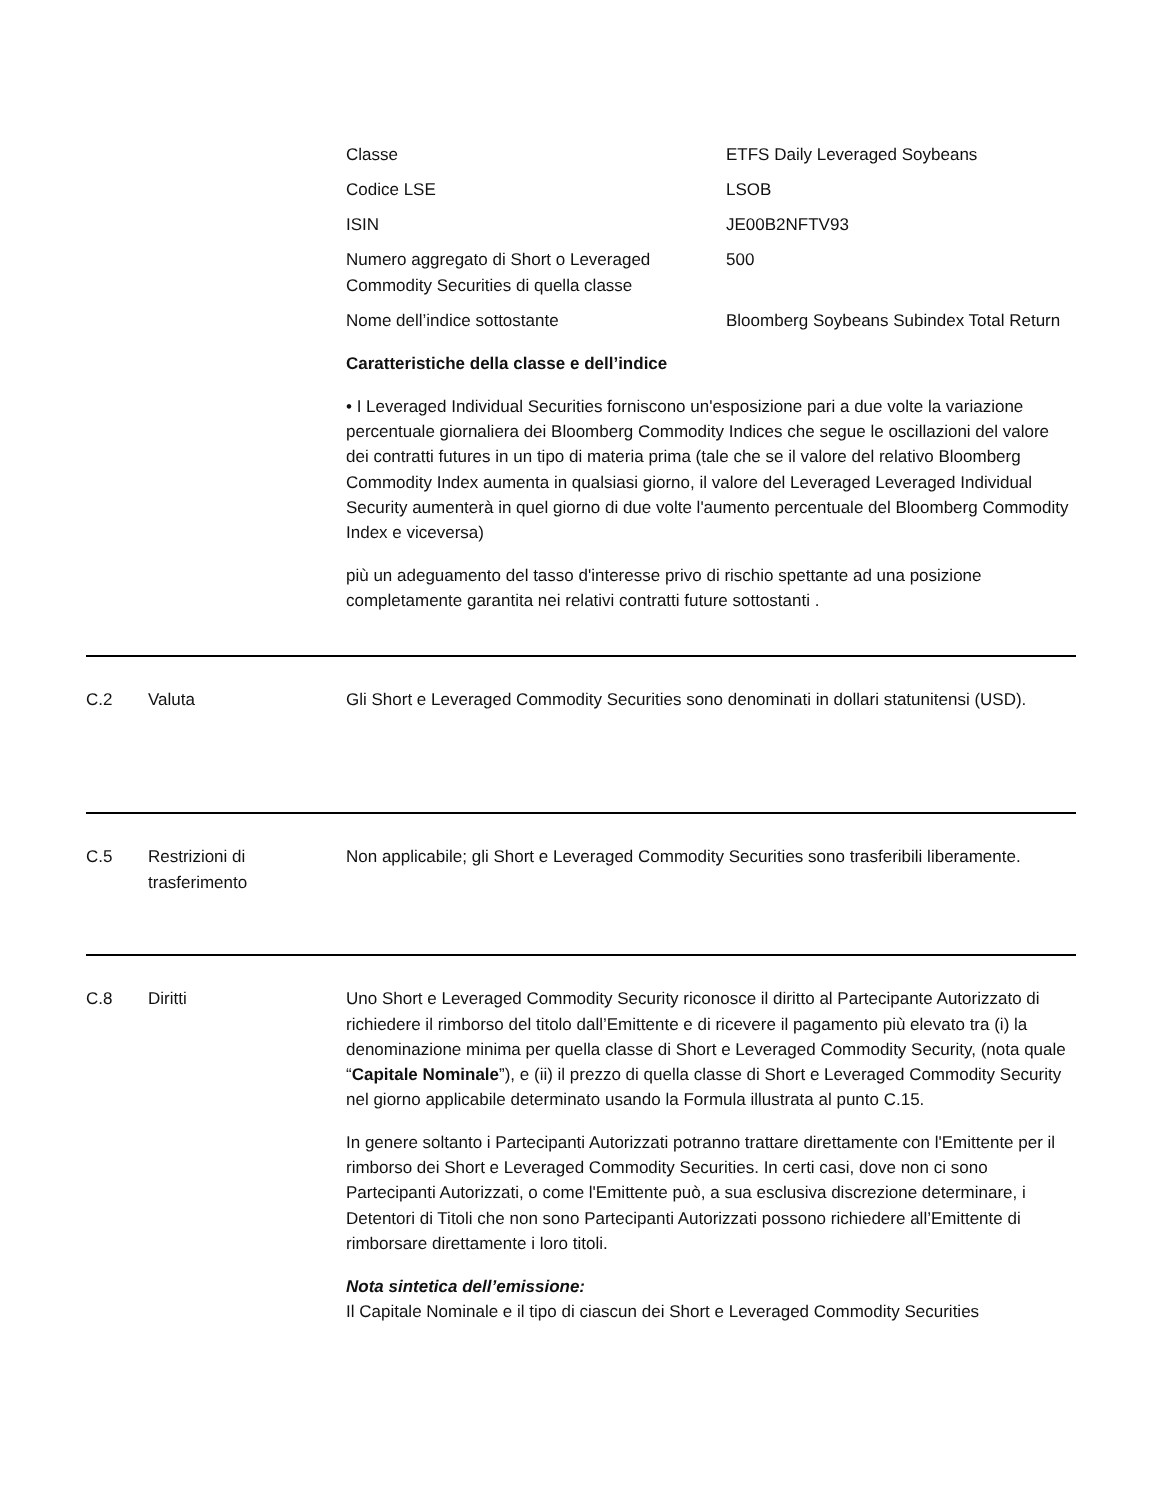| Classe | ETFS Daily Leveraged Soybeans |
| Codice LSE | LSOB |
| ISIN | JE00B2NFTV93 |
| Numero aggregato di Short o Leveraged Commodity Securities di quella classe | 500 |
| Nome dell’indice sottostante | Bloomberg Soybeans Subindex Total Return |
Caratteristiche della classe e dell’indice
• I Leveraged Individual Securities forniscono un'esposizione pari a due volte la variazione percentuale giornaliera dei Bloomberg Commodity Indices che segue le oscillazioni del valore dei contratti futures in un tipo di materia prima (tale che se il valore del relativo Bloomberg Commodity Index aumenta in qualsiasi giorno, il valore del Leveraged Leveraged Individual Security aumenterà in quel giorno di due volte l'aumento percentuale del Bloomberg Commodity Index e viceversa)
più un adeguamento del tasso d'interesse privo di rischio spettante ad una posizione completamente garantita nei relativi contratti future sottostanti .
C.2 Valuta Gli Short e Leveraged Commodity Securities sono denominati in dollari statunitensi (USD).
C.5 Restrizioni di trasferimento
Non applicabile; gli Short e Leveraged Commodity Securities sono trasferibili liberamente.
C.8 Diritti Uno Short e Leveraged Commodity Security riconosce il diritto al Partecipante Autorizzato di richiedere il rimborso del titolo dall’Emittente e di ricevere il pagamento più elevato tra (i) la denominazione minima per quella classe di Short e Leveraged Commodity Security, (nota quale “Capitale Nominale”), e (ii) il prezzo di quella classe di Short e Leveraged Commodity Security nel giorno applicabile determinato usando la Formula illustrata al punto C.15.
In genere soltanto i Partecipanti Autorizzati potranno trattare direttamente con l'Emittente per il rimborso dei Short e Leveraged Commodity Securities. In certi casi, dove non ci sono Partecipanti Autorizzati, o come l'Emittente può, a sua esclusiva discrezione determinare, i Detentori di Titoli che non sono Partecipanti Autorizzati possono richiedere all’Emittente di rimborsare direttamente i loro titoli.
Nota sintetica dell’emissione:
Il Capitale Nominale e il tipo di ciascun dei Short e Leveraged Commodity Securities